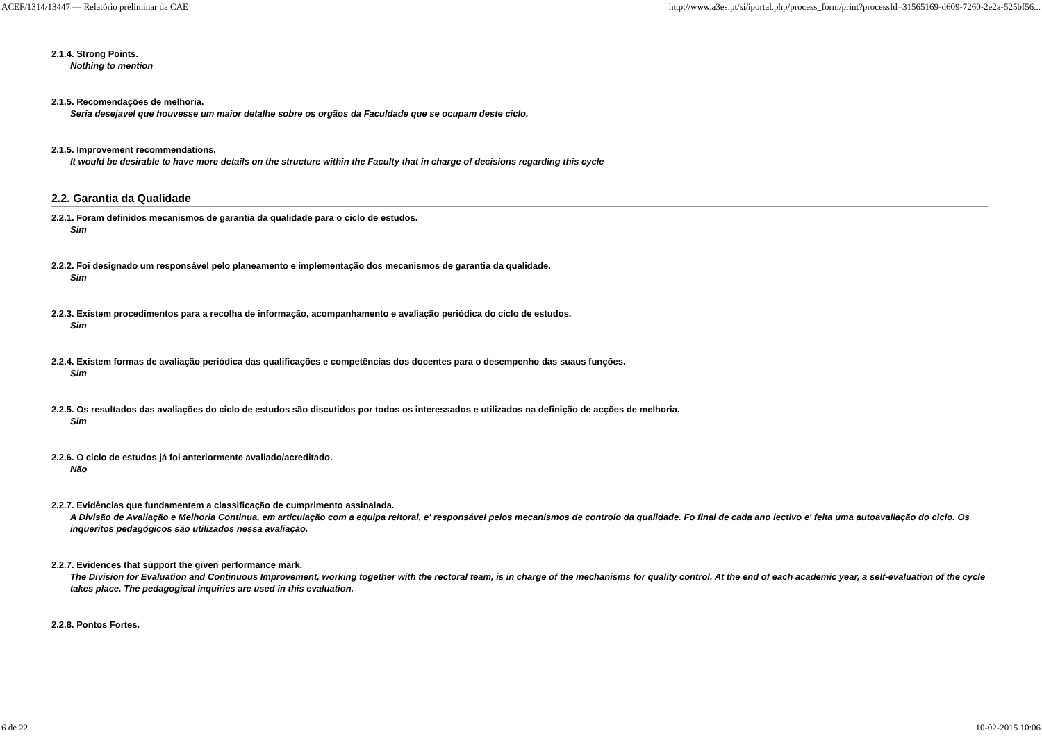ACEF/1314/13447 — Relatório preliminar da CAE http://www.a3es.pt/si/iportal.php/process_form/print?processId=31565169-d609-7260-2e2a-525bf56...
2.1.4. Strong Points.
Nothing to mention
2.1.5. Recomendações de melhoria.
Seria desejavel que houvesse um maior detalhe sobre os orgãos da Faculdade que se ocupam deste ciclo.
2.1.5. Improvement recommendations.
It would be desirable to have more details on the structure within the Faculty that in charge of decisions regarding this cycle
2.2. Garantia da Qualidade
2.2.1. Foram definidos mecanismos de garantia da qualidade para o ciclo de estudos.
Sim
2.2.2. Foi designado um responsável pelo planeamento e implementação dos mecanismos de garantia da qualidade.
Sim
2.2.3. Existem procedimentos para a recolha de informação, acompanhamento e avaliação periódica do ciclo de estudos.
Sim
2.2.4. Existem formas de avaliação periódica das qualificações e competências dos docentes para o desempenho das suaus funções.
Sim
2.2.5. Os resultados das avaliações do ciclo de estudos são discutidos por todos os interessados e utilizados na definição de acções de melhoria.
Sim
2.2.6. O ciclo de estudos já foi anteriormente avaliado/acreditado.
Não
2.2.7. Evidências que fundamentem a classificação de cumprimento assinalada.
A Divisão de Avaliação e Melhoria Continua, em articulação com a equipa reitoral, e' responsável pelos mecanismos de controlo da qualidade. Fo final de cada ano lectivo e' feita uma autoavaliação do ciclo. Os inqueritos pedagógicos são utilizados nessa avaliação.
2.2.7. Evidences that support the given performance mark.
The Division for Evaluation and Continuous Improvement, working together with the rectoral team, is in charge of the mechanisms for quality control. At the end of each academic year, a self-evaluation of the cycle takes place. The pedagogical inquiries are used in this evaluation.
2.2.8. Pontos Fortes.
6 de 22 10-02-2015 10:06